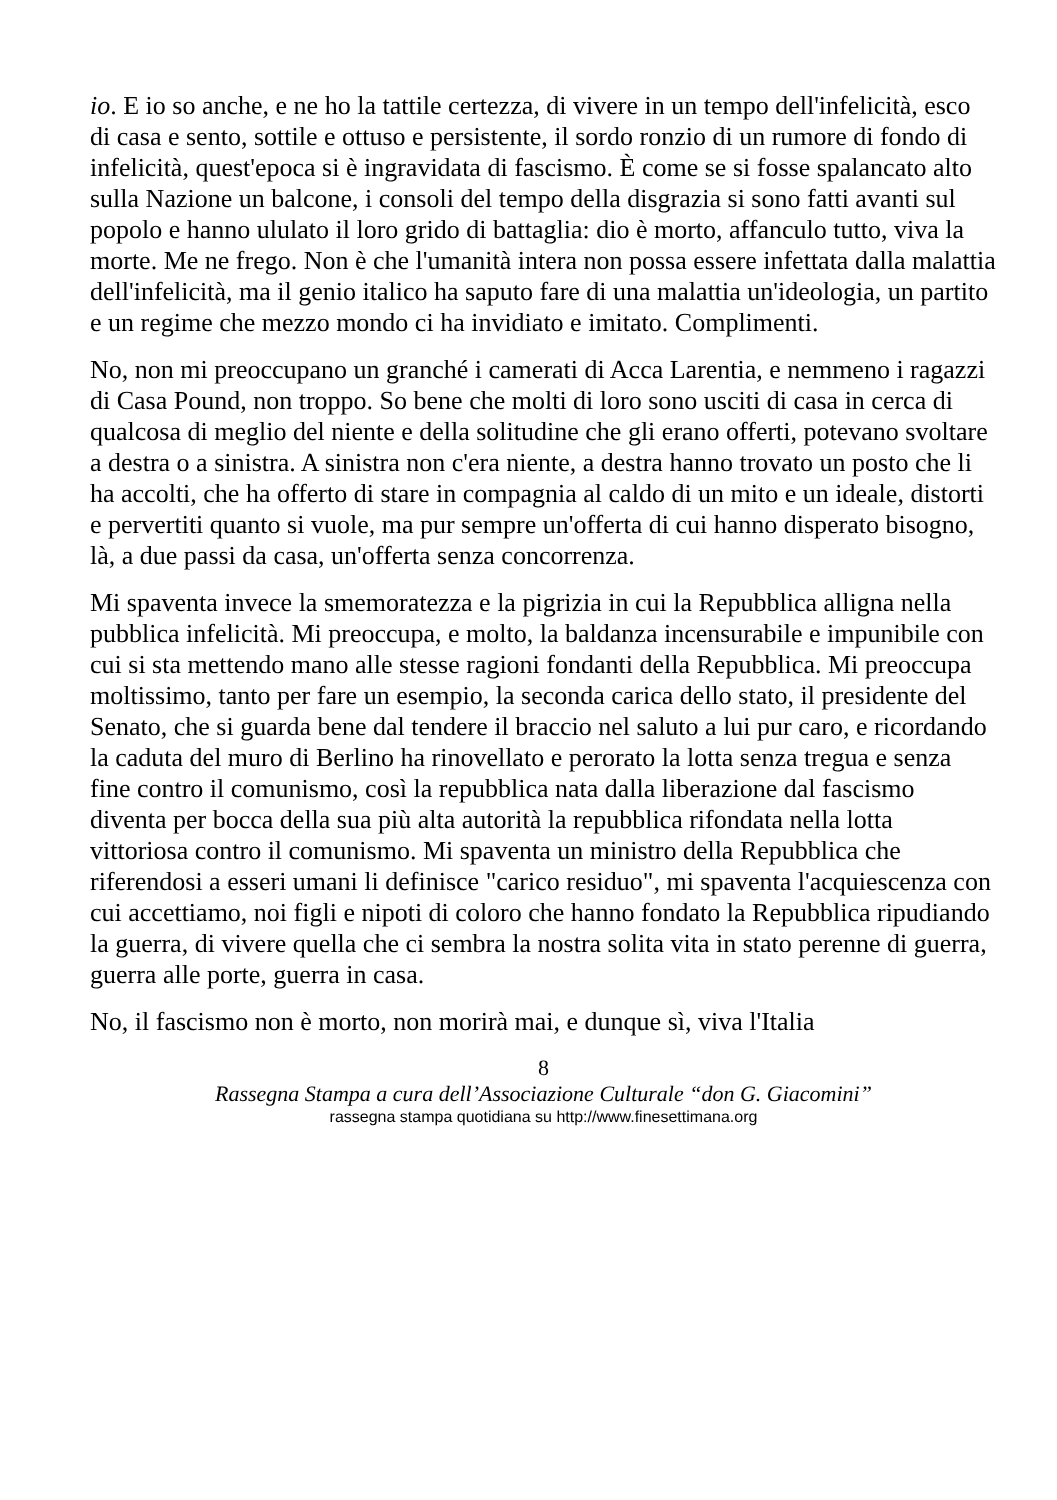io. E io so anche, e ne ho la tattile certezza, di vivere in un tempo dell'infelicità, esco di casa e sento, sottile e ottuso e persistente, il sordo ronzio di un rumore di fondo di infelicità, quest'epoca si è ingravidata di fascismo. È come se si fosse spalancato alto sulla Nazione un balcone, i consoli del tempo della disgrazia si sono fatti avanti sul popolo e hanno ululato il loro grido di battaglia: dio è morto, affanculo tutto, viva la morte. Me ne frego. Non è che l'umanità intera non possa essere infettata dalla malattia dell'infelicità, ma il genio italico ha saputo fare di una malattia un'ideologia, un partito e un regime che mezzo mondo ci ha invidiato e imitato. Complimenti.
No, non mi preoccupano un granché i camerati di Acca Larentia, e nemmeno i ragazzi di Casa Pound, non troppo. So bene che molti di loro sono usciti di casa in cerca di qualcosa di meglio del niente e della solitudine che gli erano offerti, potevano svoltare a destra o a sinistra. A sinistra non c'era niente, a destra hanno trovato un posto che li ha accolti, che ha offerto di stare in compagnia al caldo di un mito e un ideale, distorti e pervertiti quanto si vuole, ma pur sempre un'offerta di cui hanno disperato bisogno, là, a due passi da casa, un'offerta senza concorrenza.
Mi spaventa invece la smemoratezza e la pigrizia in cui la Repubblica alligna nella pubblica infelicità. Mi preoccupa, e molto, la baldanza incensurabile e impunibile con cui si sta mettendo mano alle stesse ragioni fondanti della Repubblica. Mi preoccupa moltissimo, tanto per fare un esempio, la seconda carica dello stato, il presidente del Senato, che si guarda bene dal tendere il braccio nel saluto a lui pur caro, e ricordando la caduta del muro di Berlino ha rinovellato e perorato la lotta senza tregua e senza fine contro il comunismo, così la repubblica nata dalla liberazione dal fascismo diventa per bocca della sua più alta autorità la repubblica rifondata nella lotta vittoriosa contro il comunismo. Mi spaventa un ministro della Repubblica che riferendosi a esseri umani li definisce "carico residuo", mi spaventa l'acquiescenza con cui accettiamo, noi figli e nipoti di coloro che hanno fondato la Repubblica ripudiando la guerra, di vivere quella che ci sembra la nostra solita vita in stato perenne di guerra, guerra alle porte, guerra in casa.
No, il fascismo non è morto, non morirà mai, e dunque sì, viva l'Italia
8
Rassegna Stampa a cura dell’Associazione Culturale “don G. Giacomini”
rassegna stampa quotidiana su http://www.finesettimana.org